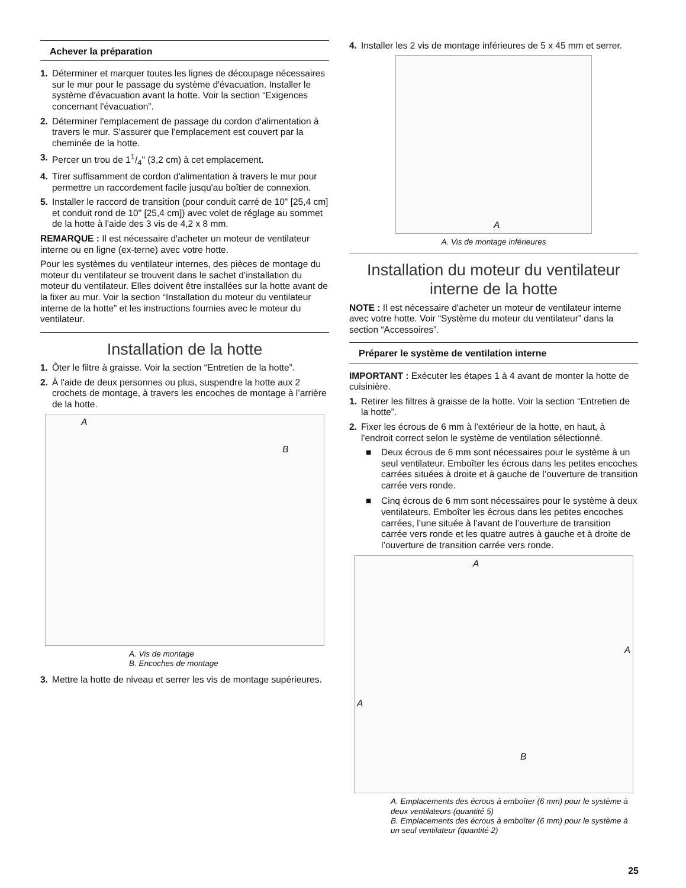Achever la préparation
1. Déterminer et marquer toutes les lignes de découpage nécessaires sur le mur pour le passage du système d'évacuation. Installer le système d'évacuation avant la hotte. Voir la section “Exigences concernant l'évacuation”.
2. Déterminer l'emplacement de passage du cordon d'alimentation à travers le mur. S'assurer que l'emplacement est couvert par la cheminée de la hotte.
3. Percer un trou de 11/4" (3,2 cm) à cet emplacement.
4. Tirer suffisamment de cordon d'alimentation à travers le mur pour permettre un raccordement facile jusqu'au boîtier de connexion.
5. Installer le raccord de transition (pour conduit carré de 10" [25,4 cm] et conduit rond de 10" [25,4 cm]) avec volet de réglage au sommet de la hotte à l'aide des 3 vis de 4,2 x 8 mm.
REMARQUE : Il est nécessaire d'acheter un moteur de ventilateur interne ou en ligne (ex-terne) avec votre hotte.
Pour les systèmes du ventilateur internes, des pièces de montage du moteur du ventilateur se trouvent dans le sachet d’installation du moteur du ventilateur. Elles doivent être installées sur la hotte avant de la fixer au mur. Voir la section “Installation du moteur du ventilateur interne de la hotte” et les instructions fournies avec le moteur du ventilateur.
Installation de la hotte
1. Ôter le filtre à graisse. Voir la section “Entretien de la hotte”.
2. À l'aide de deux personnes ou plus, suspendre la hotte aux 2 crochets de montage, à travers les encoches de montage à l’arrière de la hotte.
A
B
A. Vis de montage
B. Encoches de montage
3. Mettre la hotte de niveau et serrer les vis de montage supérieures.
4. Installer les 2 vis de montage inférieures de 5 x 45 mm et serrer.
A
A. Vis de montage inférieures
Installation du moteur du ventilateur interne de la hotte
NOTE : Il est nécessaire d'acheter un moteur de ventilateur interne avec votre hotte. Voir “Système du moteur du ventilateur” dans la section “Accessoires”.
Préparer le système de ventilation interne
IMPORTANT : Exécuter les étapes 1 à 4 avant de monter la hotte de cuisinière.
1. Retirer les filtres à graisse de la hotte. Voir la section “Entretien de la hotte”.
2. Fixer les écrous de 6 mm à l'extérieur de la hotte, en haut, à l'endroit correct selon le système de ventilation sélectionné.
■ Deux écrous de 6 mm sont nécessaires pour le système à un seul ventilateur. Emboîter les écrous dans les petites encoches carrées situées à droite et à gauche de l’ouverture de transition carrée vers ronde.
■ Cinq écrous de 6 mm sont nécessaires pour le système à deux ventilateurs. Emboîter les écrous dans les petites encoches carrées, l’une située à l’avant de l’ouverture de transition carrée vers ronde et les quatre autres à gauche et à droite de l’ouverture de transition carrée vers ronde.
A
A
A
B
A. Emplacements des écrous à emboîter (6 mm) pour le système à deux ventilateurs (quantité 5)
B. Emplacements des écrous à emboîter (6 mm) pour le système à un seul ventilateur (quantité 2)
25